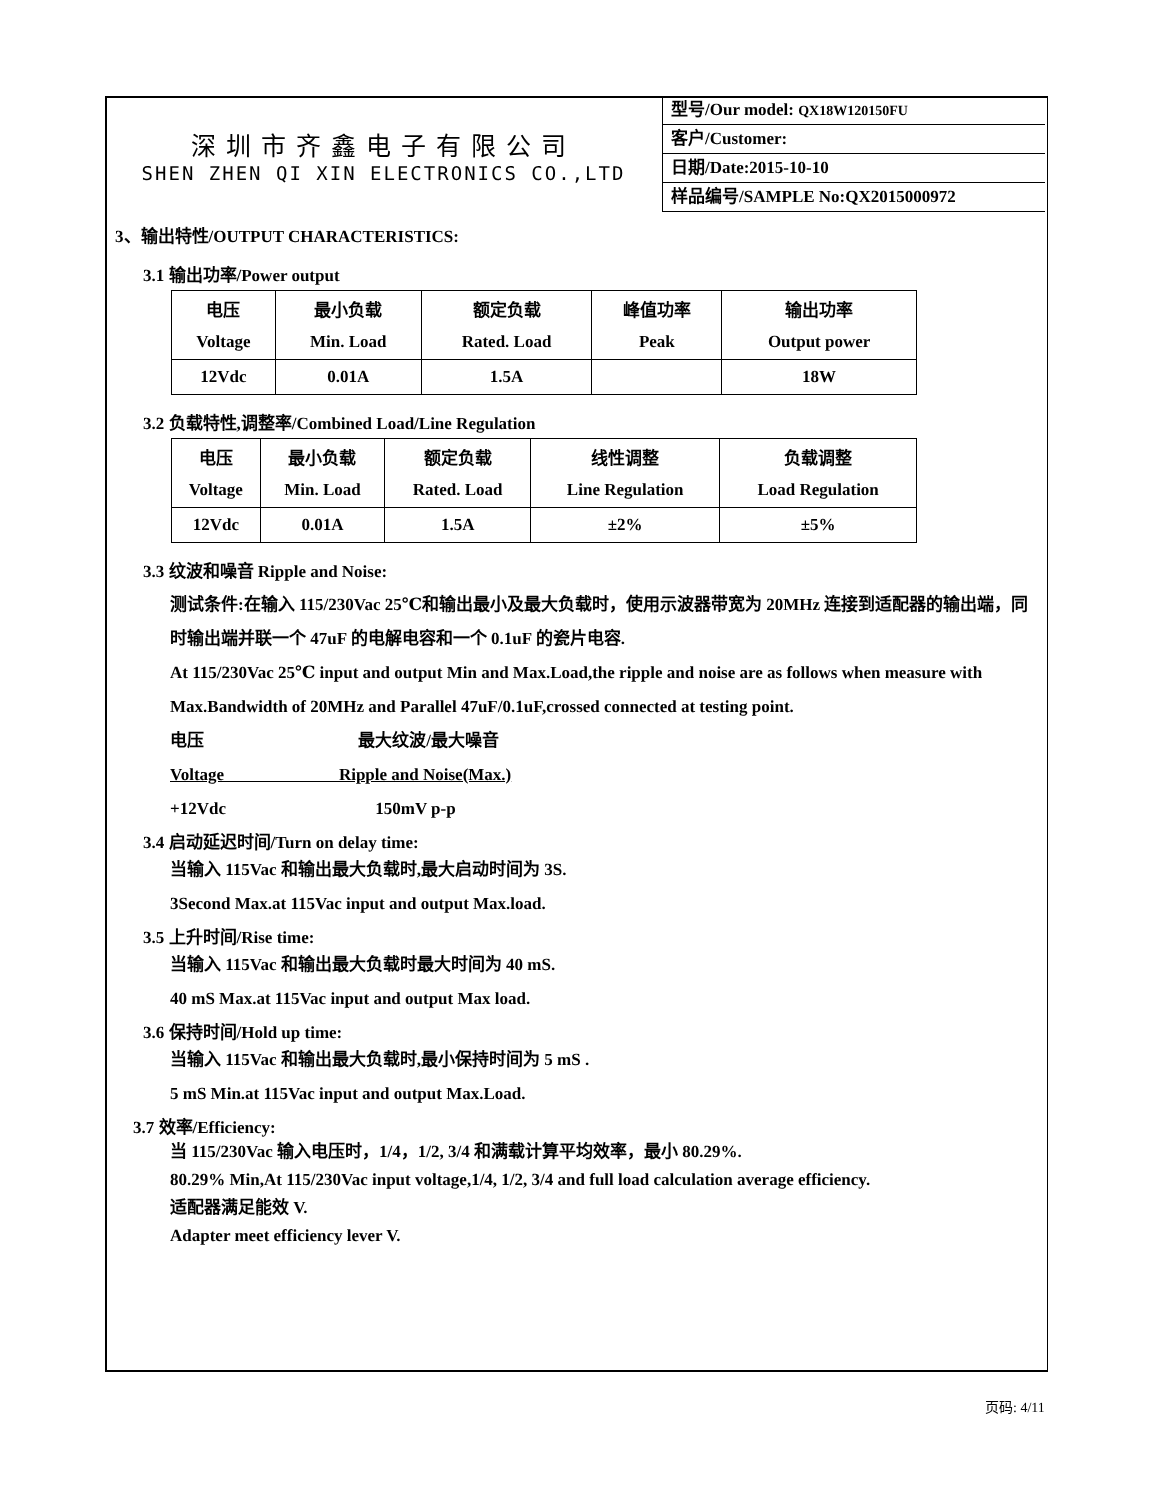深圳市齐鑫电子有限公司
SHEN ZHEN QI XIN ELECTRONICS CO.,LTD
型号/Our model: QX18W120150FU
客户/Customer:
日期/Date:2015-10-10
样品编号/SAMPLE No:QX2015000972
3、输出特性/OUTPUT CHARACTERISTICS:
3.1 输出功率/Power output
| 电压 | 最小负载 | 额定负载 | 峰值功率 | 输出功率 |
| Voltage | Min. Load | Rated. Load | Peak | Output power |
| 12Vdc | 0.01A | 1.5A | | 18W |
3.2 负载特性,调整率/Combined Load/Line Regulation
| 电压 | 最小负载 | 额定负载 | 线性调整 | 负载调整 |
| Voltage | Min. Load | Rated. Load | Line Regulation | Load Regulation |
| 12Vdc | 0.01A | 1.5A | ±2% | ±5% |
3.3 纹波和噪音 Ripple and Noise:
测试条件:在输入 115/230Vac 25℃和输出最小及最大负载时，使用示波器带宽为 20MHz 连接到适配器的输出端，同时输出端并联一个 47uF 的电解电容和一个 0.1uF 的瓷片电容.
At 115/230Vac 25℃ input and output Min and Max.Load,the ripple and noise are as follows when measure with Max.Bandwidth of 20MHz and Parallel 47uF/0.1uF,crossed connected at testing point.
电压 最大纹波/最大噪音
Voltage Ripple and Noise(Max.)
+12Vdc 150mV p-p
3.4 启动延迟时间/Turn on delay time:
当输入 115Vac 和输出最大负载时,最大启动时间为 3S.
3Second Max.at 115Vac input and output Max.load.
3.5 上升时间/Rise time:
当输入 115Vac 和输出最大负载时最大时间为 40 mS.
40 mS Max.at 115Vac input and output Max load.
3.6 保持时间/Hold up time:
当输入 115Vac 和输出最大负载时,最小保持时间为 5 mS .
5 mS Min.at 115Vac input and output Max.Load.
3.7 效率/Efficiency:
当 115/230Vac 输入电压时，1/4，1/2, 3/4 和满载计算平均效率，最小 80.29%.
80.29% Min,At 115/230Vac input voltage,1/4, 1/2, 3/4 and full load calculation average efficiency.
适配器满足能效 V.
Adapter meet efficiency lever V.
页码: 4/11